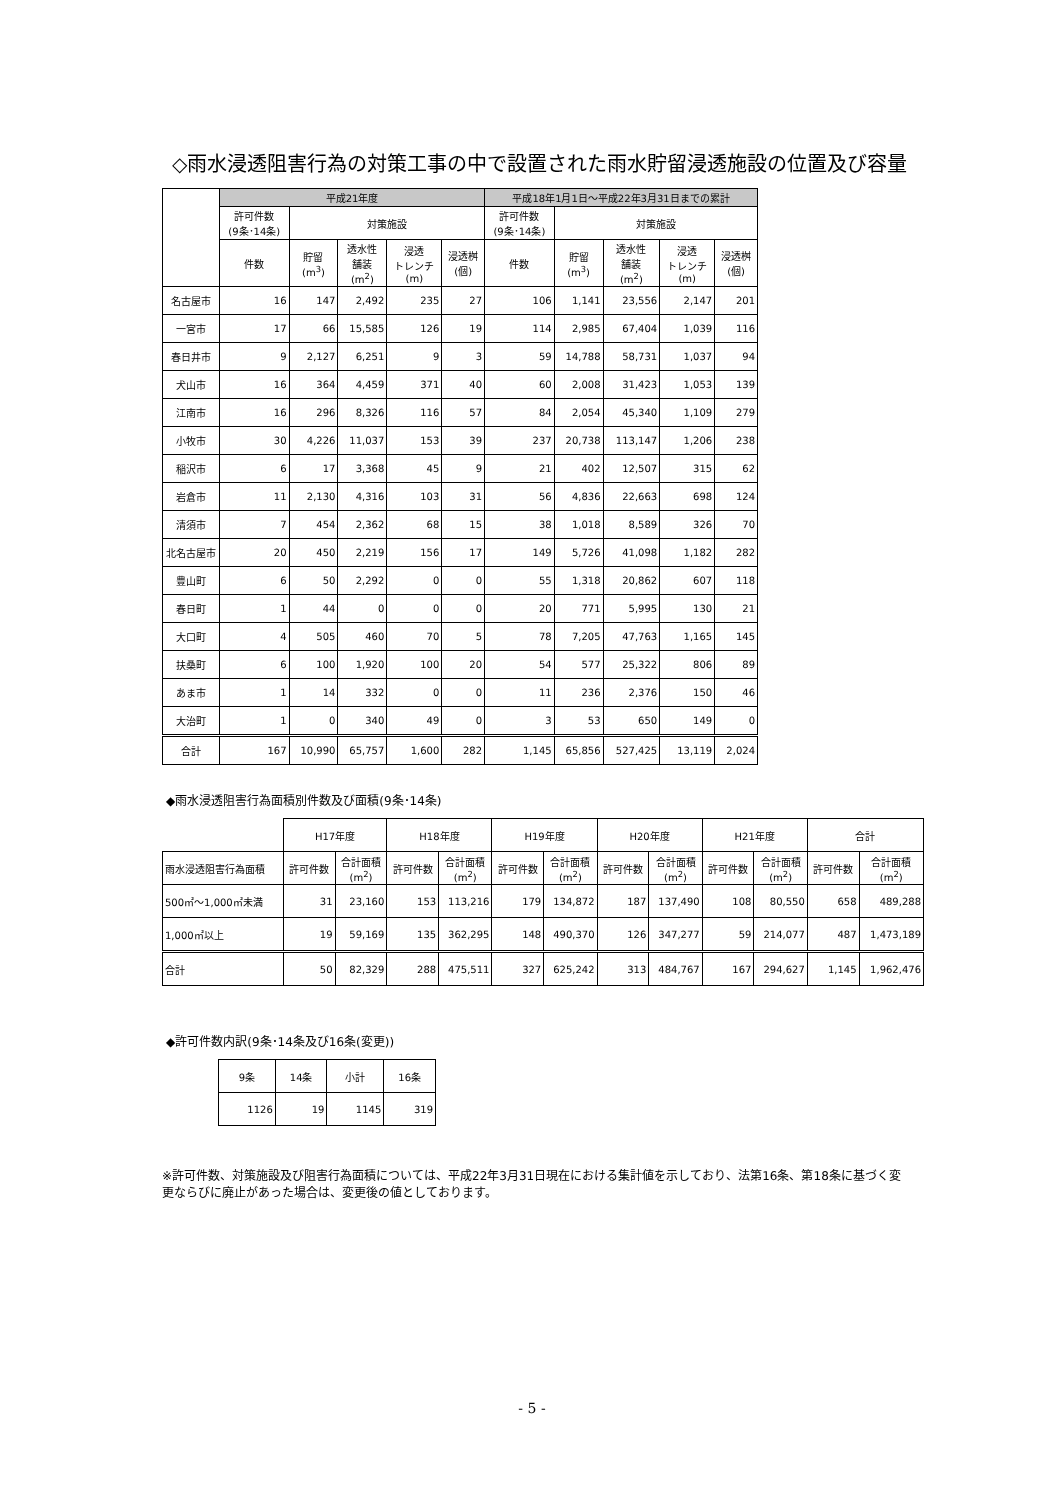◇雨水浸透阻害行為の対策工事の中で設置された雨水貯留浸透施設の位置及び容量
| | 平成21年度 | | | | | 平成18年1月1日～平成22年3月31日までの累計 | | | | |
| --- | --- | --- | --- | --- | --- | --- | --- | --- | --- | --- |
| | 許可件数 (9条･14条) | 対策施設 | | | | 許可件数 (9条･14条) | 対策施設 | | | |
| | 件数 | 貯留 (m<sup>3</sup>) | 透水性 舗装 (m<sup>2</sup>) | 浸透 トレンチ (m) | 浸透桝 (個) | 件数 | 貯留 (m<sup>3</sup>) | 透水性 舗装 (m<sup>2</sup>) | 浸透 トレンチ (m) | 浸透桝 (個) |
| 名古屋市 | 16 | 147 | 2,492 | 235 | 27 | 106 | 1,141 | 23,556 | 2,147 | 201 |
| 一宮市 | 17 | 66 | 15,585 | 126 | 19 | 114 | 2,985 | 67,404 | 1,039 | 116 |
| 春日井市 | 9 | 2,127 | 6,251 | 9 | 3 | 59 | 14,788 | 58,731 | 1,037 | 94 |
| 犬山市 | 16 | 364 | 4,459 | 371 | 40 | 60 | 2,008 | 31,423 | 1,053 | 139 |
| 江南市 | 16 | 296 | 8,326 | 116 | 57 | 84 | 2,054 | 45,340 | 1,109 | 279 |
| 小牧市 | 30 | 4,226 | 11,037 | 153 | 39 | 237 | 20,738 | 113,147 | 1,206 | 238 |
| 稲沢市 | 6 | 17 | 3,368 | 45 | 9 | 21 | 402 | 12,507 | 315 | 62 |
| 岩倉市 | 11 | 2,130 | 4,316 | 103 | 31 | 56 | 4,836 | 22,663 | 698 | 124 |
| 清須市 | 7 | 454 | 2,362 | 68 | 15 | 38 | 1,018 | 8,589 | 326 | 70 |
| 北名古屋市 | 20 | 450 | 2,219 | 156 | 17 | 149 | 5,726 | 41,098 | 1,182 | 282 |
| 豊山町 | 6 | 50 | 2,292 | 0 | 0 | 55 | 1,318 | 20,862 | 607 | 118 |
| 春日町 | 1 | 44 | 0 | 0 | 0 | 20 | 771 | 5,995 | 130 | 21 |
| 大口町 | 4 | 505 | 460 | 70 | 5 | 78 | 7,205 | 47,763 | 1,165 | 145 |
| 扶桑町 | 6 | 100 | 1,920 | 100 | 20 | 54 | 577 | 25,322 | 806 | 89 |
| あま市 | 1 | 14 | 332 | 0 | 0 | 11 | 236 | 2,376 | 150 | 46 |
| 大治町 | 1 | 0 | 340 | 49 | 0 | 3 | 53 | 650 | 149 | 0 |
| 合計 | 167 | 10,990 | 65,757 | 1,600 | 282 | 1,145 | 65,856 | 527,425 | 13,119 | 2,024 |
◆雨水浸透阻害行為面積別件数及び面積(9条･14条)
| | H17年度 | | H18年度 | | H19年度 | | H20年度 | | H21年度 | | 合計 | |
| --- | --- | --- | --- | --- | --- | --- | --- | --- | --- | --- | --- | --- |
| 雨水浸透阻害行為面積 | 許可件数 | 合計面積 (m<sup>2</sup>) | 許可件数 | 合計面積 (m<sup>2</sup>) | 許可件数 | 合計面積 (m<sup>2</sup>) | 許可件数 | 合計面積 (m<sup>2</sup>) | 許可件数 | 合計面積 (m<sup>2</sup>) | 許可件数 | 合計面積 (m<sup>2</sup>) |
| 500㎡～1,000㎡未満 | 31 | 23,160 | 153 | 113,216 | 179 | 134,872 | 187 | 137,490 | 108 | 80,550 | 658 | 489,288 |
| 1,000㎡以上 | 19 | 59,169 | 135 | 362,295 | 148 | 490,370 | 126 | 347,277 | 59 | 214,077 | 487 | 1,473,189 |
| 合計 | 50 | 82,329 | 288 | 475,511 | 327 | 625,242 | 313 | 484,767 | 167 | 294,627 | 1,145 | 1,962,476 |
◆許可件数内訳(9条･14条及び16条(変更))
| 9条 | 14条 | 小計 | 16条 |
| --- | --- | --- | --- |
| 1126 | 19 | 1145 | 319 |
※許可件数、対策施設及び阻害行為面積については、平成22年3月31日現在における集計値を示しており、法第16条、第18条に基づく変更ならびに廃止があった場合は、変更後の値としております。
- 5 -